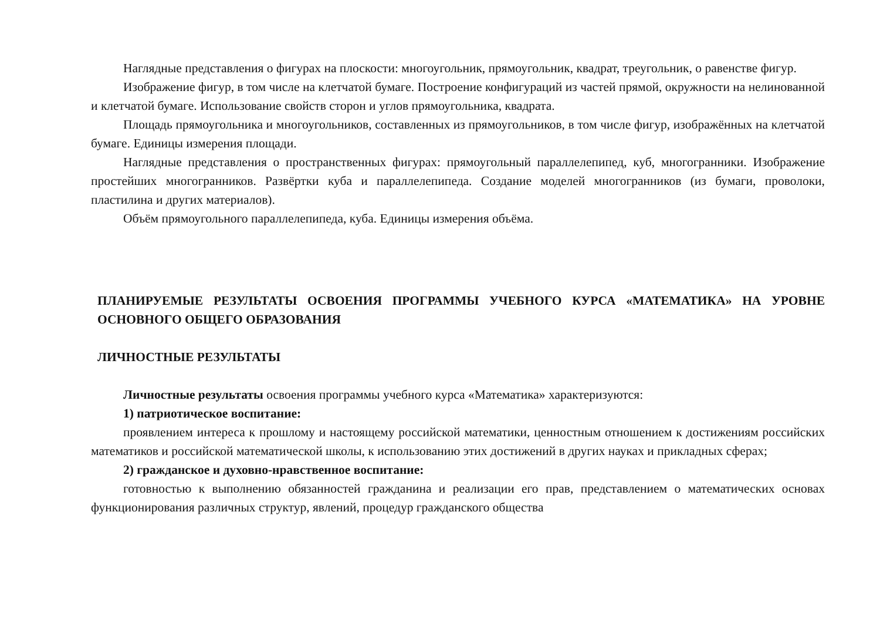Наглядные представления о фигурах на плоскости: многоугольник, прямоугольник, квадрат, треугольник, о равенстве фигур.
Изображение фигур, в том числе на клетчатой бумаге. Построение конфигураций из частей прямой, окружности на нелинованной и клетчатой бумаге. Использование свойств сторон и углов прямоугольника, квадрата.
Площадь прямоугольника и многоугольников, составленных из прямоугольников, в том числе фигур, изображённых на клетчатой бумаге. Единицы измерения площади.
Наглядные представления о пространственных фигурах: прямоугольный параллелепипед, куб, многогранники. Изображение простейших многогранников. Развёртки куба и параллелепипеда. Создание моделей многогранников (из бумаги, проволоки, пластилина и других материалов).
Объём прямоугольного параллелепипеда, куба. Единицы измерения объёма.
ПЛАНИРУЕМЫЕ РЕЗУЛЬТАТЫ ОСВОЕНИЯ ПРОГРАММЫ УЧЕБНОГО КУРСА «МАТЕМАТИКА» НА УРОВНЕ ОСНОВНОГО ОБЩЕГО ОБРАЗОВАНИЯ
ЛИЧНОСТНЫЕ РЕЗУЛЬТАТЫ
Личностные результаты освоения программы учебного курса «Математика» характеризуются:
1) патриотическое воспитание:
проявлением интереса к прошлому и настоящему российской математики, ценностным отношением к достижениям российских математиков и российской математической школы, к использованию этих достижений в других науках и прикладных сферах;
2) гражданское и духовно-нравственное воспитание:
готовностью к выполнению обязанностей гражданина и реализации его прав, представлением о математических основах функционирования различных структур, явлений, процедур гражданского общества